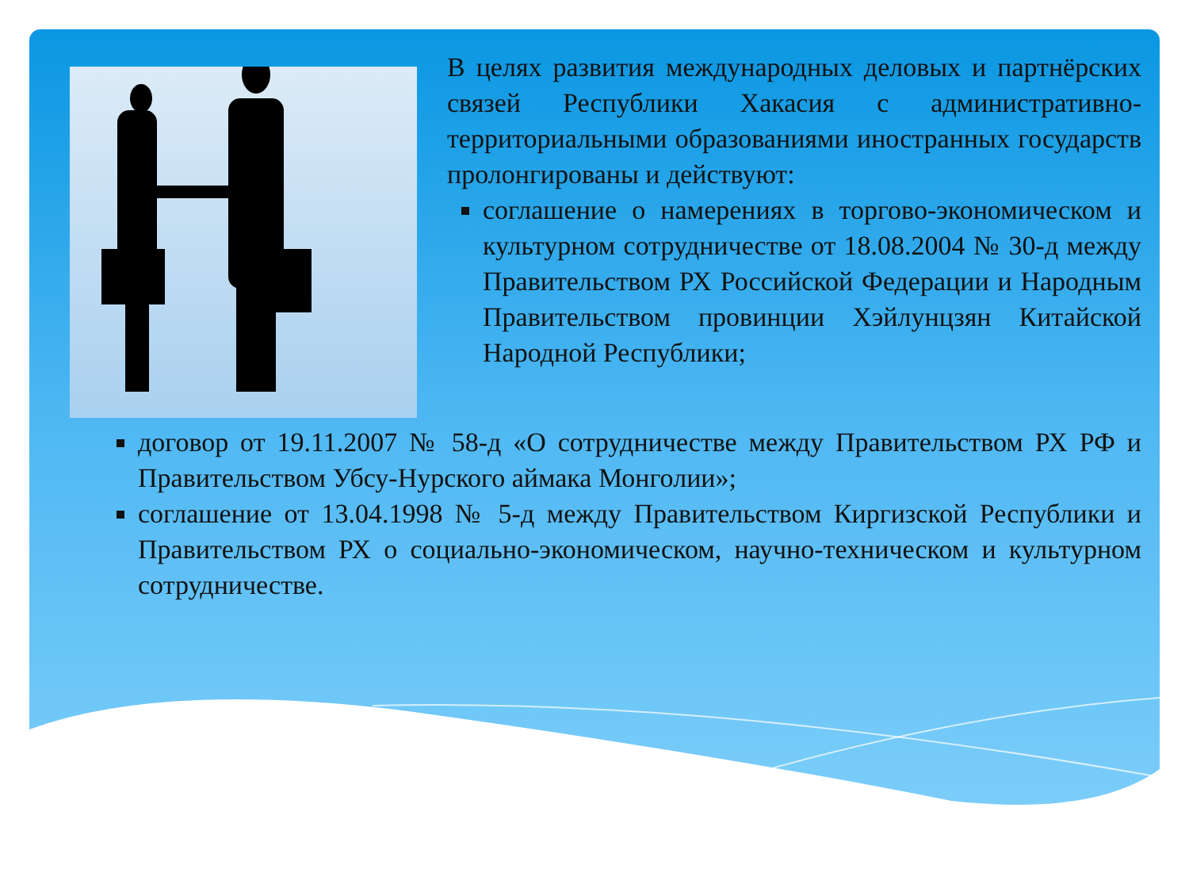В целях развития международных деловых и партнёрских связей Республики Хакасия с административно-территориальными образованиями иностранных государств пролонгированы и действуют:
соглашение о намерениях в торгово-экономическом и культурном сотрудничестве от 18.08.2004 № 30-д между Правительством РХ Российской Федерации и Народным Правительством провинции Хэйлунцзян Китайской Народной Республики;
договор от 19.11.2007 № 58-д «О сотрудничестве между Правительством РХ РФ и Правительством Убсу-Нурского аймака Монголии»;
соглашение от 13.04.1998 № 5-д между Правительством Киргизской Республики и Правительством РХ о социально-экономическом, научно-техническом и культурном сотрудничестве.